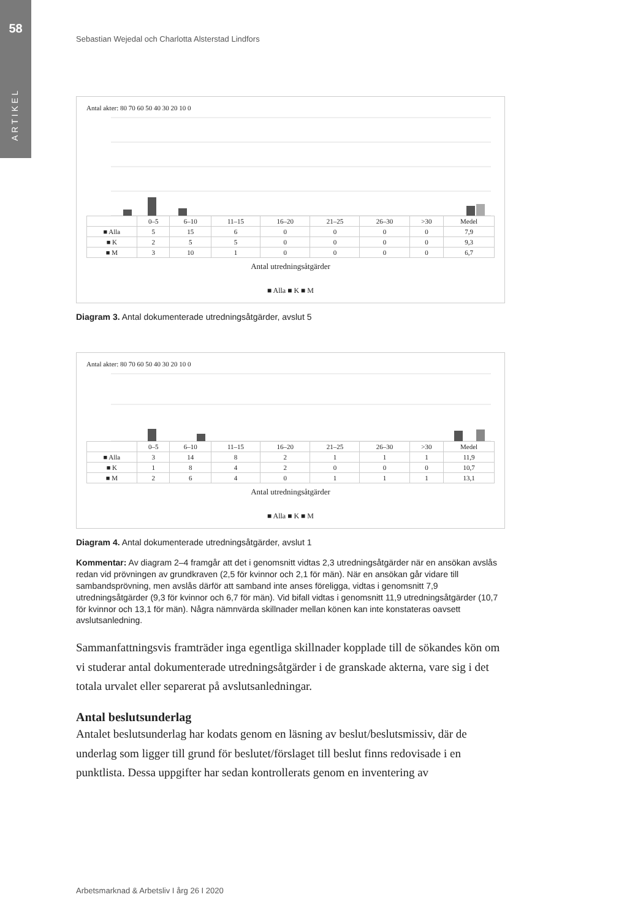58
ARTIKEL
Sebastian Wejedal och Charlotta Alsterstad Lindfors
Antal akter: 80 70 60 50 40 30 20 10 0
| | 0–5 | 6–10 | 11–15 | 16–20 | 21–25 | 26–30 | >30 | Medel |
| ■ Alla | 5 | 15 | 6 | 0 | 0 | 0 | 0 | 7,9 |
| ■ K | 2 | 5 | 5 | 0 | 0 | 0 | 0 | 9,3 |
| ■ M | 3 | 10 | 1 | 0 | 0 | 0 | 0 | 6,7 |
Antal utredningsåtgärder
■ Alla ■ K ■ M
Diagram 3. Antal dokumenterade utredningsåtgärder, avslut 5
Antal akter: 80 70 60 50 40 30 20 10 0
| | 0–5 | 6–10 | 11–15 | 16–20 | 21–25 | 26–30 | >30 | Medel |
| ■ Alla | 3 | 14 | 8 | 2 | 1 | 1 | 1 | 11,9 |
| ■ K | 1 | 8 | 4 | 2 | 0 | 0 | 0 | 10,7 |
| ■ M | 2 | 6 | 4 | 0 | 1 | 1 | 1 | 13,1 |
Antal utredningsåtgärder
■ Alla ■ K ■ M
Diagram 4. Antal dokumenterade utredningsåtgärder, avslut 1
Kommentar: Av diagram 2–4 framgår att det i genomsnitt vidtas 2,3 utredningsåtgärder när en ansökan avslås redan vid prövningen av grundkraven (2,5 för kvinnor och 2,1 för män). När en ansökan går vidare till sambandsprövning, men avslås därför att samband inte anses föreligga, vidtas i genomsnitt 7,9 utredningsåtgärder (9,3 för kvinnor och 6,7 för män). Vid bifall vidtas i genomsnitt 11,9 utredningsåtgärder (10,7 för kvinnor och 13,1 för män). Några nämnvärda skillnader mellan könen kan inte konstateras oavsett avslutsanledning.
Sammanfattningsvis framträder inga egentliga skillnader kopplade till de sökandes kön om vi studerar antal dokumenterade utredningsåtgärder i de granskade akterna, vare sig i det totala urvalet eller separerat på avslutsanledningar.
Antal beslutsunderlag
Antalet beslutsunderlag har kodats genom en läsning av beslut/beslutsmissiv, där de underlag som ligger till grund för beslutet/förslaget till beslut finns redovisade i en punktlista. Dessa uppgifter har sedan kontrollerats genom en inventering av
Arbetsmarknad & Arbetsliv I årg 26 I 2020